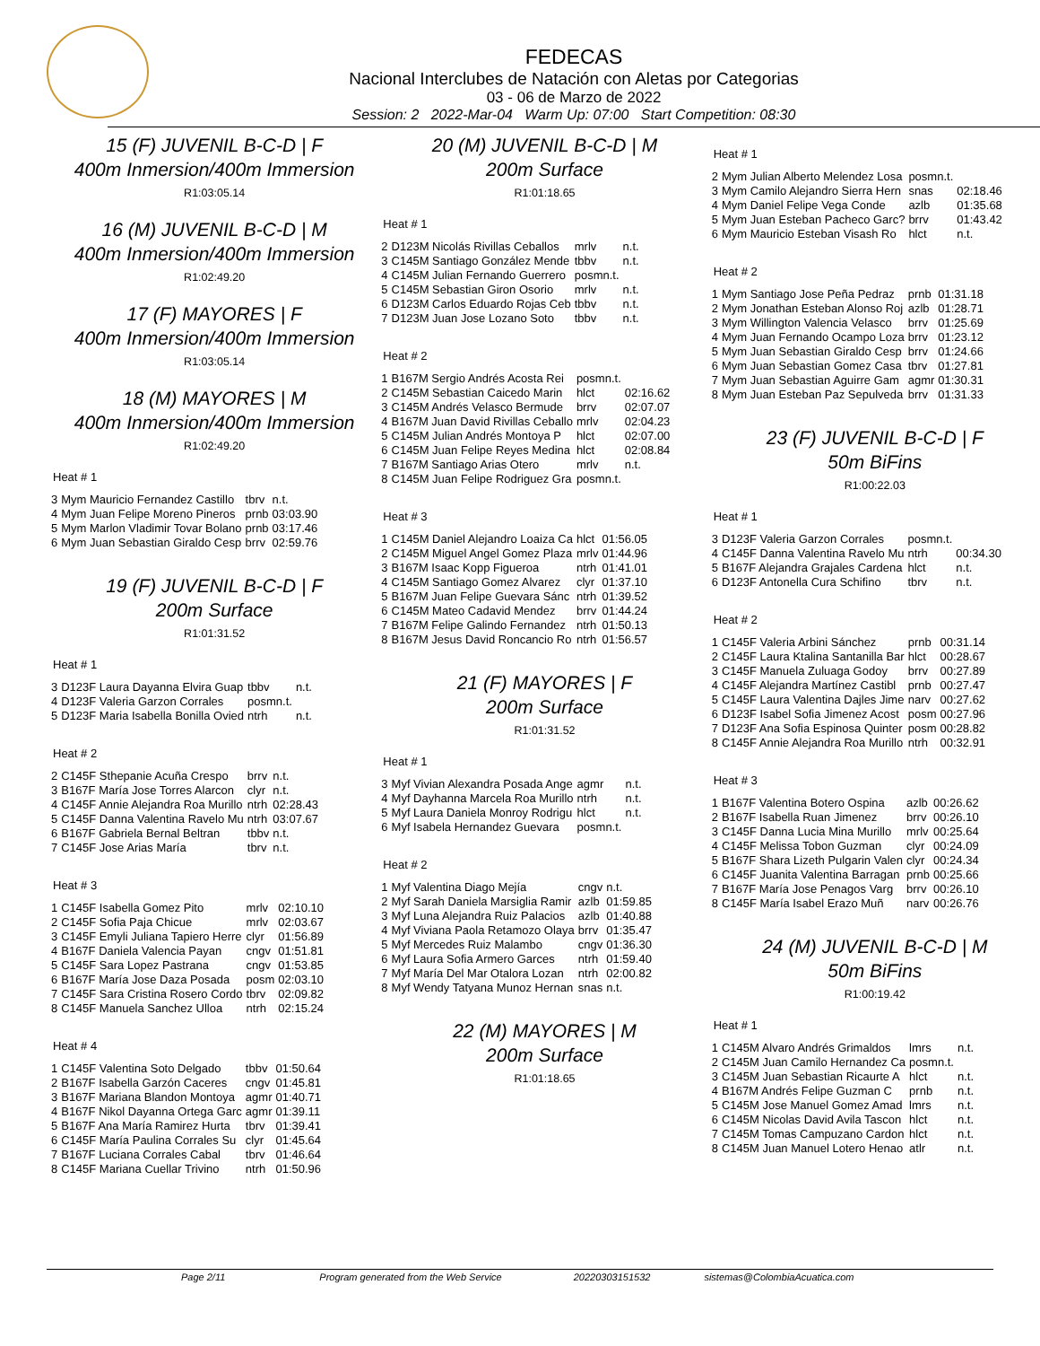FEDECAS
Nacional Interclubes de Natación con Aletas por Categorias
03 - 06 de Marzo de 2022
Session: 2 2022-Mar-04 Warm Up: 07:00 Start Competition: 08:30
15 (F) JUVENIL B-C-D | F
400m Inmersion/400m Immersion
R1:03:05.14
16 (M) JUVENIL B-C-D | M
400m Inmersion/400m Immersion
R1:02:49.20
17 (F) MAYORES | F
400m Inmersion/400m Immersion
R1:03:05.14
18 (M) MAYORES | M
400m Inmersion/400m Immersion
R1:02:49.20
Heat # 1
| 3 | Mym Mauricio Fernandez Castillo | tbrv | n.t. |
| 4 | Mym Juan Felipe Moreno Pineros | prnb | 03:03.90 |
| 5 | Mym Marlon Vladimir Tovar Bolano | prnb | 03:17.46 |
| 6 | Mym Juan Sebastian Giraldo Cesp | brrv | 02:59.76 |
19 (F) JUVENIL B-C-D | F
200m Surface
R1:01:31.52
Heat # 1
| 3 | D123F Laura Dayanna Elvira Guap | tbbv | n.t. |
| 4 | D123F Valeria Garzon Corrales | posmn.t. | |
| 5 | D123F Maria Isabella Bonilla Ovied | ntrh | n.t. |
Heat # 2
| 2 | C145F Sthepanie Acuña Crespo | brrv | n.t. |
| 3 | B167F María Jose Torres Alarcon | clyr | n.t. |
| 4 | C145F Annie Alejandra Roa Murillo | ntrh | 02:28.43 |
| 5 | C145F Danna Valentina Ravelo Mu | ntrh | 03:07.67 |
| 6 | B167F Gabriela Bernal Beltran | tbbv | n.t. |
| 7 | C145F Jose Arias María | tbrv | n.t. |
Heat # 3
| 1 | C145F Isabella Gomez Pito | mrlv | 02:10.10 |
| 2 | C145F Sofia Paja Chicue | mrlv | 02:03.67 |
| 3 | C145F Emyli Juliana Tapiero Herre | clyr | 01:56.89 |
| 4 | B167F Daniela Valencia Payan | cngv | 01:51.81 |
| 5 | C145F Sara Lopez Pastrana | cngv | 01:53.85 |
| 6 | B167F María Jose Daza Posada | posm | 02:03.10 |
| 7 | C145F Sara Cristina Rosero Cordo | tbrv | 02:09.82 |
| 8 | C145F Manuela Sanchez Ulloa | ntrh | 02:15.24 |
Heat # 4
| 1 | C145F Valentina Soto Delgado | tbbv | 01:50.64 |
| 2 | B167F Isabella Garzón Caceres | cngv | 01:45.81 |
| 3 | B167F Mariana Blandon Montoya | agmr | 01:40.71 |
| 4 | B167F Nikol Dayanna Ortega Garc | agmr | 01:39.11 |
| 5 | B167F Ana María Ramirez Hurta | tbrv | 01:39.41 |
| 6 | C145F María Paulina Corrales Su | clyr | 01:45.64 |
| 7 | B167F Luciana Corrales Cabal | tbrv | 01:46.64 |
| 8 | C145F Mariana Cuellar Trivino | ntrh | 01:50.96 |
20 (M) JUVENIL B-C-D | M
200m Surface
R1:01:18.65
Heat # 1
| 2 | D123M Nicolás Rivillas Ceballos | mrlv | n.t. |
| 3 | C145M Santiago González Mende | tbbv | n.t. |
| 4 | C145M Julian Fernando Guerrero | posmn.t. | |
| 5 | C145M Sebastian Giron Osorio | mrlv | n.t. |
| 6 | D123M Carlos Eduardo Rojas Ceb | tbbv | n.t. |
| 7 | D123M Juan Jose Lozano Soto | tbbv | n.t. |
Heat # 2
| 1 | B167M Sergio Andrés Acosta Rei | posmn.t. | |
| 2 | C145M Sebastian Caicedo Marin | hlct | 02:16.62 |
| 3 | C145M Andrés Velasco Bermude | brrv | 02:07.07 |
| 4 | B167M Juan David Rivillas Ceballo | mrlv | 02:04.23 |
| 5 | C145M Julian Andrés Montoya P | hlct | 02:07.00 |
| 6 | C145M Juan Felipe Reyes Medina | hlct | 02:08.84 |
| 7 | B167M Santiago Arias Otero | mrlv | n.t. |
| 8 | C145M Juan Felipe Rodriguez Gra | posmn.t. | |
Heat # 3
| 1 | C145M Daniel Alejandro Loaiza Ca | hlct | 01:56.05 |
| 2 | C145M Miguel Angel Gomez Plaza | mrlv | 01:44.96 |
| 3 | B167M Isaac Kopp Figueroa | ntrh | 01:41.01 |
| 4 | C145M Santiago Gomez Alvarez | clyr | 01:37.10 |
| 5 | B167M Juan Felipe Guevara Sánc | ntrh | 01:39.52 |
| 6 | C145M Mateo Cadavid Mendez | brrv | 01:44.24 |
| 7 | B167M Felipe Galindo Fernandez | ntrh | 01:50.13 |
| 8 | B167M Jesus David Roncancio Ro | ntrh | 01:56.57 |
21 (F) MAYORES | F
200m Surface
R1:01:31.52
Heat # 1
| 3 | Myf Vivian Alexandra Posada Ange | agmr | n.t. |
| 4 | Myf Dayhanna Marcela Roa Murillo | ntrh | n.t. |
| 5 | Myf Laura Daniela Monroy Rodrigu | hlct | n.t. |
| 6 | Myf Isabela Hernandez Guevara | posmn.t. | |
Heat # 2
| 1 | Myf Valentina Diago Mejía | cngv | n.t. |
| 2 | Myf Sarah Daniela Marsiglia Ramir | azlb | 01:59.85 |
| 3 | Myf Luna Alejandra Ruiz Palacios | azlb | 01:40.88 |
| 4 | Myf Viviana Paola Retamozo Olaya | brrv | 01:35.47 |
| 5 | Myf Mercedes Ruiz Malambo | cngv | 01:36.30 |
| 6 | Myf Laura Sofia Armero Garces | ntrh | 01:59.40 |
| 7 | Myf María Del Mar Otalora Lozan | ntrh | 02:00.82 |
| 8 | Myf Wendy Tatyana Munoz Hernan | snas | n.t. |
22 (M) MAYORES | M
200m Surface
R1:01:18.65
Heat # 1
| 2 | Mym Julian Alberto Melendez Losa | posmn.t. | |
| 3 | Mym Camilo Alejandro Sierra Hern | snas | 02:18.46 |
| 4 | Mym Daniel Felipe Vega Conde | azlb | 01:35.68 |
| 5 | Mym Juan Esteban Pacheco Garc? | brrv | 01:43.42 |
| 6 | Mym Mauricio Esteban Visash Ro | hlct | n.t. |
Heat # 2
| 1 | Mym Santiago Jose Peña Pedraz | prnb | 01:31.18 |
| 2 | Mym Jonathan Esteban Alonso Roj | azlb | 01:28.71 |
| 3 | Mym Willington Valencia Velasco | brrv | 01:25.69 |
| 4 | Mym Juan Fernando Ocampo Loza | brrv | 01:23.12 |
| 5 | Mym Juan Sebastian Giraldo Cesp | brrv | 01:24.66 |
| 6 | Mym Juan Sebastian Gomez Casa | tbrv | 01:27.81 |
| 7 | Mym Juan Sebastian Aguirre Gam | agmr | 01:30.31 |
| 8 | Mym Juan Esteban Paz Sepulveda | brrv | 01:31.33 |
23 (F) JUVENIL B-C-D | F
50m BiFins
R1:00:22.03
Heat # 1
| 3 | D123F Valeria Garzon Corrales | posmn.t. | |
| 4 | C145F Danna Valentina Ravelo Mu | ntrh | 00:34.30 |
| 5 | B167F Alejandra Grajales Cardena | hlct | n.t. |
| 6 | D123F Antonella Cura Schifino | tbrv | n.t. |
Heat # 2
| 1 | C145F Valeria Arbini Sánchez | prnb | 00:31.14 |
| 2 | C145F Laura Ktalina Santanilla Bar | hlct | 00:28.67 |
| 3 | C145F Manuela Zuluaga Godoy | brrv | 00:27.89 |
| 4 | C145F Alejandra Martínez Castibl | prnb | 00:27.47 |
| 5 | C145F Laura Valentina Dajles Jime | narv | 00:27.62 |
| 6 | D123F Isabel Sofia Jimenez Acost | posm | 00:27.96 |
| 7 | D123F Ana Sofia Espinosa Quinter | posm | 00:28.82 |
| 8 | C145F Annie Alejandra Roa Murillo | ntrh | 00:32.91 |
Heat # 3
| 1 | B167F Valentina Botero Ospina | azlb | 00:26.62 |
| 2 | B167F Isabella Ruan Jimenez | brrv | 00:26.10 |
| 3 | C145F Danna Lucia Mina Murillo | mrlv | 00:25.64 |
| 4 | C145F Melissa Tobon Guzman | clyr | 00:24.09 |
| 5 | B167F Shara Lizeth Pulgarin Valen | clyr | 00:24.34 |
| 6 | C145F Juanita Valentina Barragan | prnb | 00:25.66 |
| 7 | B167F María Jose Penagos Varg | brrv | 00:26.10 |
| 8 | C145F María Isabel Erazo Muñ | narv | 00:26.76 |
24 (M) JUVENIL B-C-D | M
50m BiFins
R1:00:19.42
Heat # 1
| 1 | C145M Alvaro Andrés Grimaldos | lmrs | n.t. |
| 2 | C145M Juan Camilo Hernandez Ca | posmn.t. | |
| 3 | C145M Juan Sebastian Ricaurte A | hlct | n.t. |
| 4 | B167M Andrés Felipe Guzman C | prnb | n.t. |
| 5 | C145M Jose Manuel Gomez Amad | lmrs | n.t. |
| 6 | C145M Nicolas David Avila Tascon | hlct | n.t. |
| 7 | C145M Tomas Campuzano Cardon | hlct | n.t. |
| 8 | C145M Juan Manuel Lotero Henao | atlr | n.t. |
Page 2/11 Program generated from the Web Service 20220303151532 sistemas@ColombiaAcuatica.com